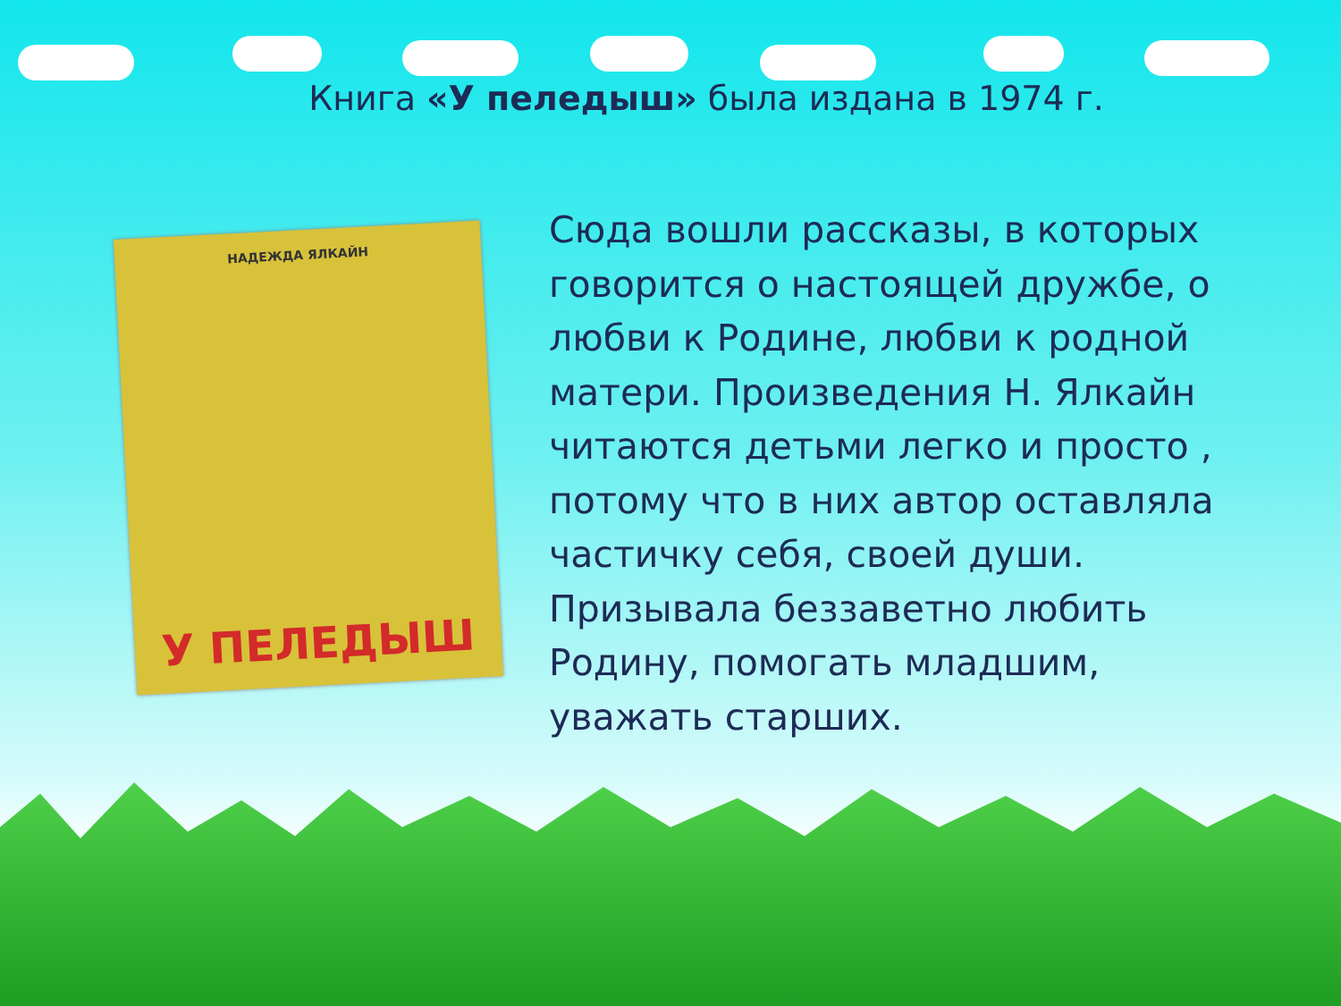Книга «У пeледыш» была издана в 1974 г.
НАДЕЖДА ЯЛКАЙН
У ПЕЛЕДЫШ
Сюда вошли рассказы, в которых говорится о настоящей дружбе, о любви к Родине, любви к родной матери. Произведения Н. Ялкайн читаются детьми легко и просто , потому что в них автор оставляла частичку себя, своей души. Призывала беззаветно любить Родину, помогать младшим, уважать старших.